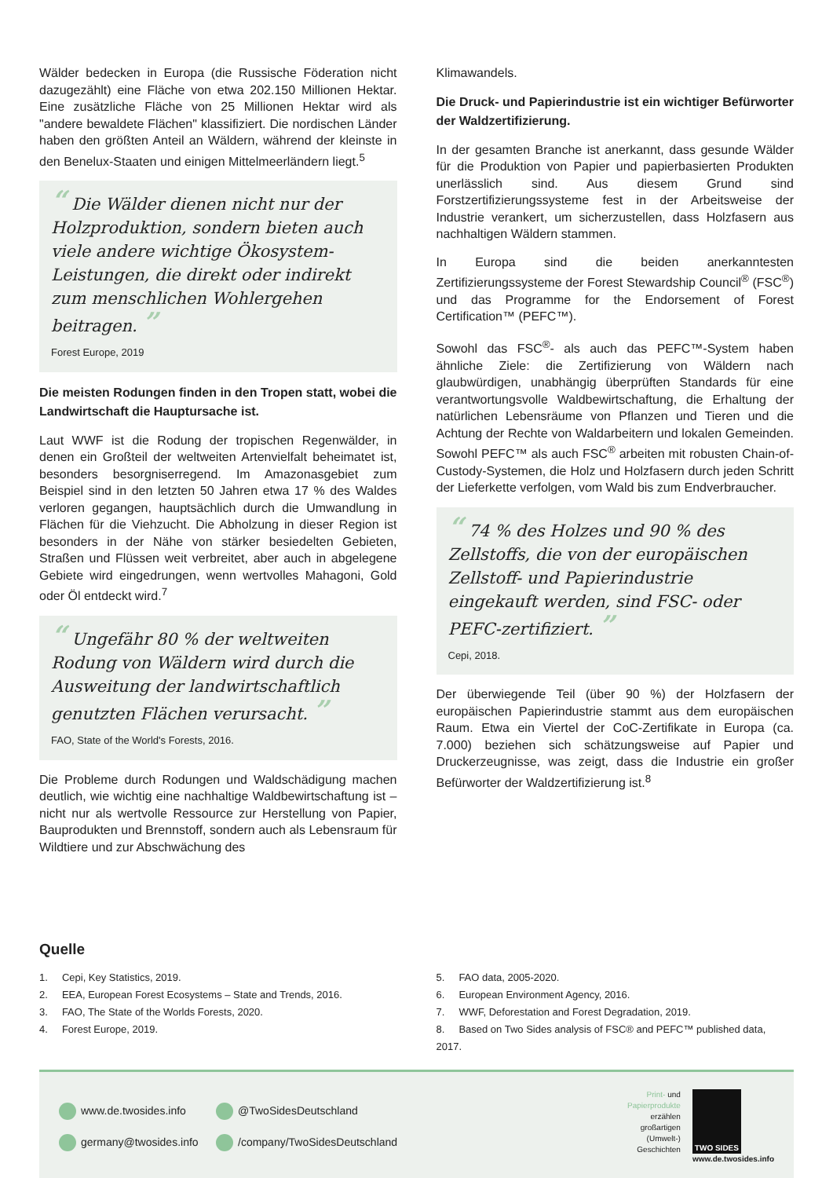Wälder bedecken in Europa (die Russische Föderation nicht dazugezählt) eine Fläche von etwa 202.150 Millionen Hektar. Eine zusätzliche Fläche von 25 Millionen Hektar wird als "andere bewaldete Flächen" klassifiziert. Die nordischen Länder haben den größten Anteil an Wäldern, während der kleinste in den Benelux-Staaten und einigen Mittelmeerländern liegt.<sup>5</sup>
“ Die Wälder dienen nicht nur der Holzproduktion, sondern bieten auch viele andere wichtige Ökosystem-Leistungen, die direkt oder indirekt zum menschlichen Wohlergehen beitragen. ”
Forest Europe, 2019
Die meisten Rodungen finden in den Tropen statt, wobei die Landwirtschaft die Hauptursache ist.
Laut WWF ist die Rodung der tropischen Regenwälder, in denen ein Großteil der weltweiten Artenvielfalt beheimatet ist, besonders besorgniserregend. Im Amazonasgebiet zum Beispiel sind in den letzten 50 Jahren etwa 17 % des Waldes verloren gegangen, hauptsächlich durch die Umwandlung in Flächen für die Viehzucht. Die Abholzung in dieser Region ist besonders in der Nähe von stärker besiedelten Gebieten, Straßen und Flüssen weit verbreitet, aber auch in abgelegene Gebiete wird eingedrungen, wenn wertvolles Mahagoni, Gold oder Öl entdeckt wird.<sup>7</sup>
“ Ungefähr 80 % der weltweiten Rodung von Wäldern wird durch die Ausweitung der landwirtschaftlich genutzten Flächen verursacht. ”
FAO, State of the World's Forests, 2016.
Die Probleme durch Rodungen und Waldschädigung machen deutlich, wie wichtig eine nachhaltige Waldbewirtschaftung ist – nicht nur als wertvolle Ressource zur Herstellung von Papier, Bauprodukten und Brennstoff, sondern auch als Lebensraum für Wildtiere und zur Abschwächung des
Klimawandels.
Die Druck- und Papierindustrie ist ein wichtiger Befürworter der Waldzertifizierung.
In der gesamten Branche ist anerkannt, dass gesunde Wälder für die Produktion von Papier und papierbasierten Produkten unerlässlich sind. Aus diesem Grund sind Forstzertifizierungssysteme fest in der Arbeitsweise der Industrie verankert, um sicherzustellen, dass Holzfasern aus nachhaltigen Wäldern stammen.
In Europa sind die beiden anerkanntesten Zertifizierungssysteme der Forest Stewardship Council<sup>®</sup> (FSC<sup>®</sup>) und das Programme for the Endorsement of Forest Certification™ (PEFC™).
Sowohl das FSC<sup>®</sup>- als auch das PEFC™-System haben ähnliche Ziele: die Zertifizierung von Wäldern nach glaubwürdigen, unabhängig überprüften Standards für eine verantwortungsvolle Waldbewirtschaftung, die Erhaltung der natürlichen Lebensräume von Pflanzen und Tieren und die Achtung der Rechte von Waldarbeitern und lokalen Gemeinden. Sowohl PEFC™ als auch FSC<sup>®</sup> arbeiten mit robusten Chain-of-Custody-Systemen, die Holz und Holzfasern durch jeden Schritt der Lieferkette verfolgen, vom Wald bis zum Endverbraucher.
“ 74 % des Holzes und 90 % des Zellstoffs, die von der europäischen Zellstoff- und Papierindustrie eingekauft werden, sind FSC- oder PEFC-zertifiziert. ”
Cepi, 2018.
Der überwiegende Teil (über 90 %) der Holzfasern der europäischen Papierindustrie stammt aus dem europäischen Raum. Etwa ein Viertel der CoC-Zertifikate in Europa (ca. 7.000) beziehen sich schätzungsweise auf Papier und Druckerzeugnisse, was zeigt, dass die Industrie ein großer Befürworter der Waldzertifizierung ist.<sup>8</sup>
Quelle
1. Cepi, Key Statistics, 2019.
2. EEA, European Forest Ecosystems – State and Trends, 2016.
3. FAO, The State of the Worlds Forests, 2020.
4. Forest Europe, 2019.
5. FAO data, 2005-2020.
6. European Environment Agency, 2016.
7. WWF, Deforestation and Forest Degradation, 2019.
8. Based on Two Sides analysis of FSC® and PEFC™ published data, 2017.
www.de.twosides.info
@TwoSidesDeutschland
germany@twosides.info
/company/TwoSidesDeutschland
Print- und
Papierprodukte
erzählen
großartigen
(Umwelt-)
Geschichten
TWO SIDES
www.de.twosides.info